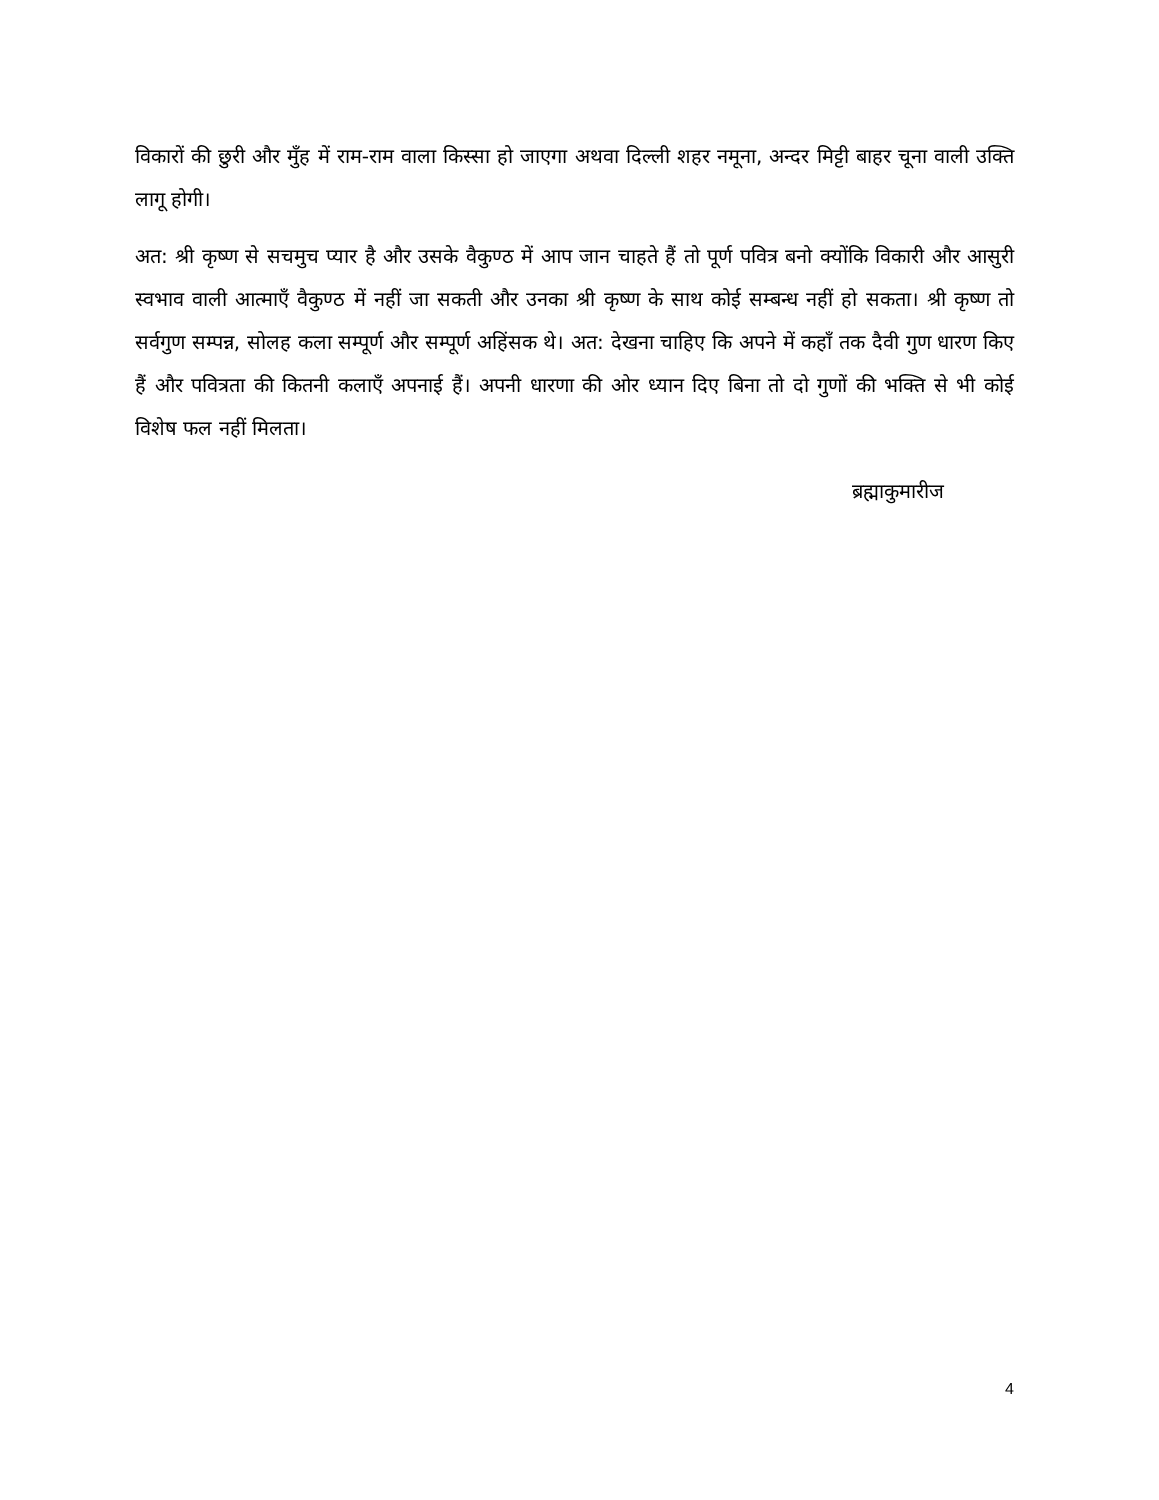विकारों की छुरी और मुँह में राम-राम वाला किस्सा हो जाएगा अथवा दिल्ली शहर नमूना, अन्दर मिट्टी बाहर चूना वाली उक्ति लागू होगी।
अत: श्री कृष्ण से सचमुच प्यार है और उसके वैकुण्ठ में आप जान चाहते हैं तो पूर्ण पवित्र बनो क्योंकि विकारी और आसुरी स्वभाव वाली आत्माएँ वैकुण्ठ में नहीं जा सकती और उनका श्री कृष्ण के साथ कोई सम्बन्ध नहीं हो सकता। श्री कृष्ण तो सर्वगुण सम्पन्न, सोलह कला सम्पूर्ण और सम्पूर्ण अहिंसक थे। अत: देखना चाहिए कि अपने में कहाँ तक दैवी गुण धारण किए हैं और पवित्रता की कितनी कलाएँ अपनाई हैं। अपनी धारणा की ओर ध्यान दिए बिना तो दो गुणों की भक्ति से भी कोई विशेष फल नहीं मिलता।
ब्रह्माकुमारीज
4